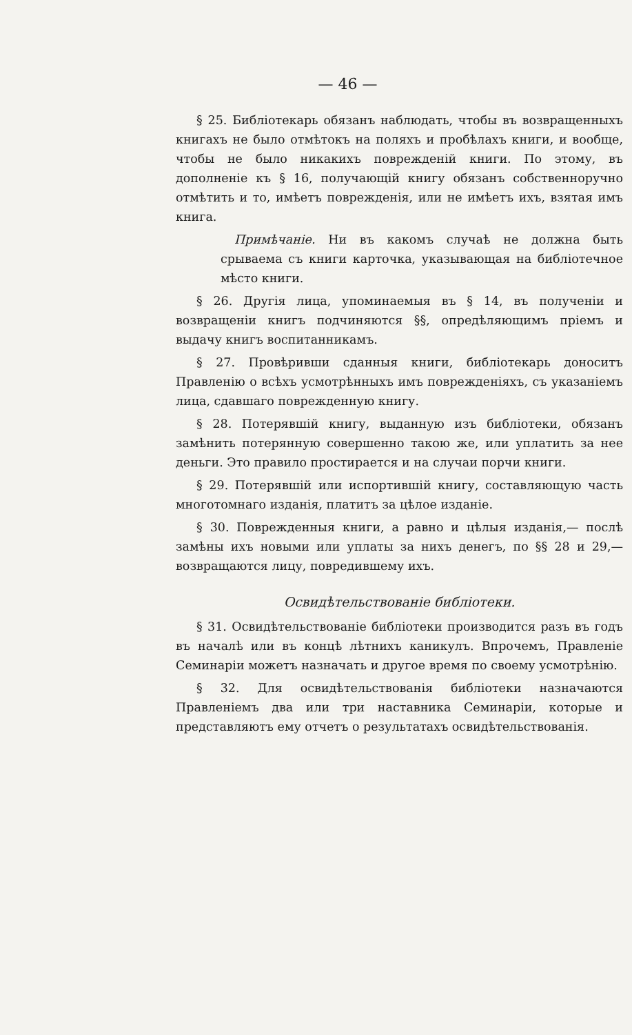— 46 —
§ 25. Библіотекарь обязанъ наблюдать, чтобы въ возвращенныхъ книгахъ не было отмѣтокъ на поляхъ и пробѣлахъ книги, и вообще, чтобы не было никакихъ поврежденій книги. По этому, въ дополненіе къ § 16, получающій книгу обязанъ собственноручно отмѣтить и то, имѣетъ поврежденія, или не имѣетъ ихъ, взятая имъ книга.
Примѣчаніе. Ни въ какомъ случаѣ не должна быть срываема съ книги карточка, указывающая на библіотечное мѣсто книги.
§ 26. Другія лица, упоминаемыя въ § 14, въ полученіи и возвращеніи книгъ подчиняются §§, опредѣляющимъ пріемъ и выдачу книгъ воспитанникамъ.
§ 27. Провѣривши сданныя книги, библіотекарь доноситъ Правленію о всѣхъ усмотрѣнныхъ имъ поврежденіяхъ, съ указаніемъ лица, сдавшаго поврежденную книгу.
§ 28. Потерявшій книгу, выданную изъ библіотеки, обязанъ замѣнить потерянную совершенно такою же, или уплатить за нее деньги. Это правило простирается и на случаи порчи книги.
§ 29. Потерявшій или испортившій книгу, составляющую часть многотомнаго изданія, платитъ за цѣлое изданіе.
§ 30. Поврежденныя книги, а равно и цѣлыя изданія,— послѣ замѣны ихъ новыми или уплаты за нихъ денегъ, по §§ 28 и 29,—возвращаются лицу, повредившему ихъ.
Освидѣтельствованіе библіотеки.
§ 31. Освидѣтельствованіе библіотеки производится разъ въ годъ въ началѣ или въ концѣ лѣтнихъ каникулъ. Впрочемъ, Правленіе Семинаріи можетъ назначать и другое время по своему усмотрѣнію.
§ 32. Для освидѣтельствованія библіотеки назначаются Правленіемъ два или три наставника Семинаріи, которые и представляютъ ему отчетъ о результатахъ освидѣтельствованія.